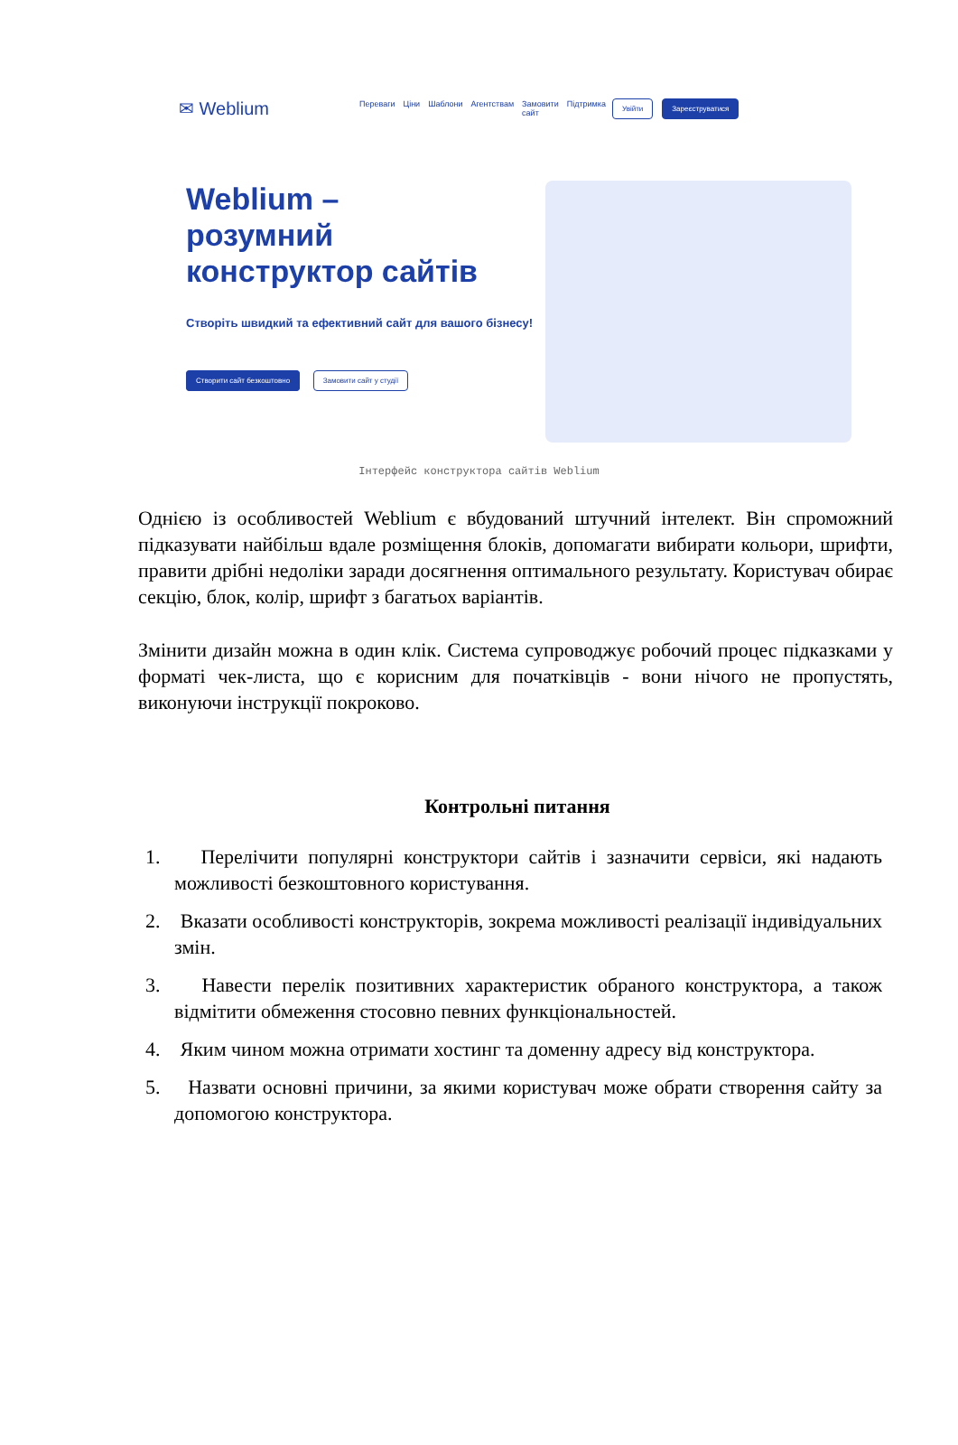✉ Weblium Переваги Ціни Шаблони Агентствам Замовити сайт Підтримка Увійти Зареєструватися
Weblium –
розумний
конструктор сайтів
Створіть швидкий та ефективний сайт для вашого бізнесу!
Створити сайт безкоштовно Замовити сайт у студії
Інтерфейс конструктора сайтів Weblium
Однією із особливостей Weblium є вбудований штучний інтелект. Він спроможний підказувати найбільш вдале розміщення блоків, допомагати вибирати кольори, шрифти, правити дрібні недоліки заради досягнення оптимального результату. Користувач обирає секцію, блок, колір, шрифт з багатьох варіантів.
Змінити дизайн можна в один клік. Система супроводжує робочий процес підказками у форматі чек-листа, що є корисним для початківців - вони нічого не пропустять, виконуючи інструкції покроково.
Контрольні питання
1. Перелічити популярні конструктори сайтів і зазначити сервіси, які надають можливості безкоштовного користування.
2. Вказати особливості конструкторів, зокрема можливості реалізації індивідуальних змін.
3. Навести перелік позитивних характеристик обраного конструктора, а також відмітити обмеження стосовно певних функціональностей.
4. Яким чином можна отримати хостинг та доменну адресу від конструктора.
5. Назвати основні причини, за якими користувач може обрати створення сайту за допомогою конструктора.